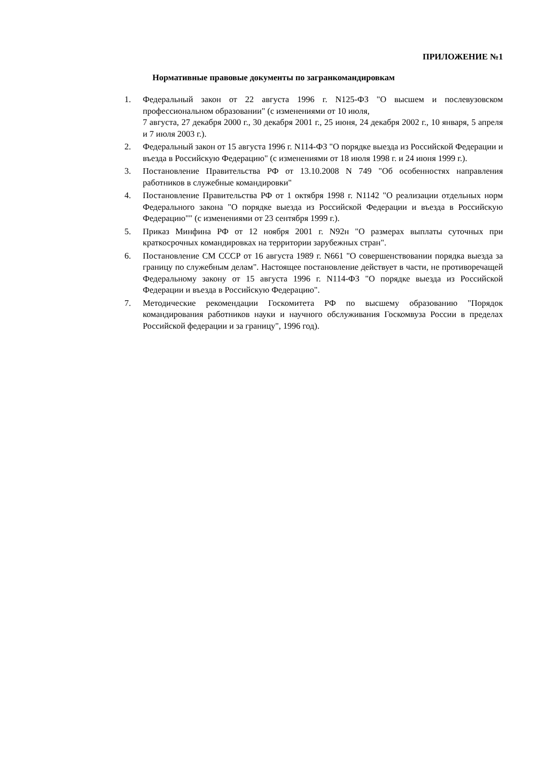ПРИЛОЖЕНИЕ №1
Нормативные правовые документы по загранкомандировкам
1. Федеральный закон от 22 августа 1996 г. N125-ФЗ "О высшем и послевузовском профессиональном образовании" (с изменениями от 10 июля,
7 августа, 27 декабря 2000 г., 30 декабря 2001 г., 25 июня, 24 декабря 2002 г., 10 января, 5 апреля и 7 июля 2003 г.).
2. Федеральный закон от 15 августа 1996 г. N114-ФЗ "О порядке выезда из Российской Федерации и въезда в Российскую Федерацию" (с изменениями от 18 июля 1998 г. и 24 июня 1999 г.).
3. Постановление Правительства РФ от 13.10.2008 N 749 "Об особенностях направления работников в служебные командировки"
4. Постановление Правительства РФ от 1 октября 1998 г. N1142 "О реализации отдельных норм Федерального закона "О порядке выезда из Российской Федерации и въезда в Российскую Федерацию"" (с изменениями от 23 сентября 1999 г.).
5. Приказ Минфина РФ от 12 ноября 2001 г. N92н "О размерах выплаты суточных при краткосрочных командировках на территории зарубежных стран".
6. Постановление СМ СССР от 16 августа 1989 г. N661 "О совершенствовании порядка выезда за границу по служебным делам". Настоящее постановление действует в части, не противоречащей Федеральному закону от 15 августа 1996 г. N114-ФЗ "О порядке выезда из Российской Федерации и въезда в Российскую Федерацию".
7. Методические рекомендации Госкомитета РФ по высшему образованию "Порядок командирования работников науки и научного обслуживания Госкомвуза России в пределах Российской федерации и за границу", 1996 год).